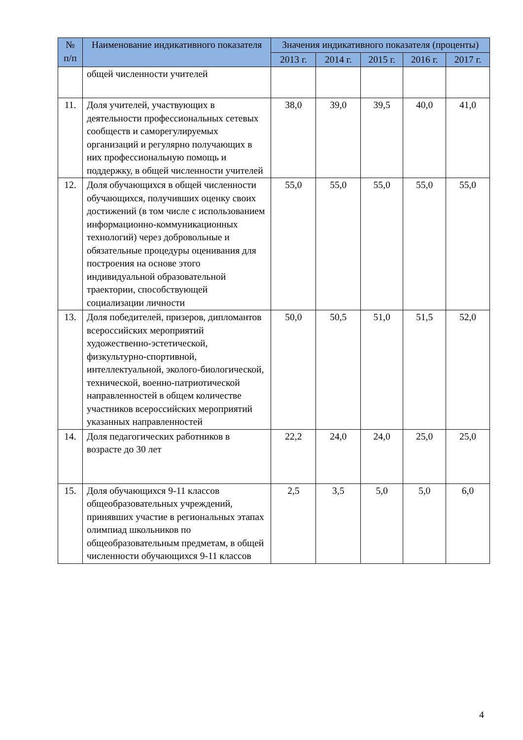| № п/п | Наименование индикативного показателя | Значения индикативного показателя (проценты) | | | | |
| --- | --- | --- | --- | --- | --- | --- |
| | | 2013 г. | 2014 г. | 2015 г. | 2016 г. | 2017 г. |
| | общей численности учителей | | | | | |
| 11. | Доля учителей, участвующих в деятельности профессиональных сетевых сообществ и саморегулируемых организаций и регулярно получающих в них профессиональную помощь и поддержку, в общей численности учителей | 38,0 | 39,0 | 39,5 | 40,0 | 41,0 |
| 12. | Доля обучающихся в общей численности обучающихся, получивших оценку своих достижений (в том числе с использованием информационно-коммуникационных технологий) через добровольные и обязательные процедуры оценивания для построения на основе этого индивидуальной образовательной траектории, способствующей социализации личности | 55,0 | 55,0 | 55,0 | 55,0 | 55,0 |
| 13. | Доля победителей, призеров, дипломантов всероссийских мероприятий художественно-эстетической, физкультурно-спортивной, интеллектуальной, эколого-биологической, технической, военно-патриотической направленностей в общем количестве участников всероссийских мероприятий указанных направленностей | 50,0 | 50,5 | 51,0 | 51,5 | 52,0 |
| 14. | Доля педагогических работников в возрасте до 30 лет | 22,2 | 24,0 | 24,0 | 25,0 | 25,0 |
| 15. | Доля обучающихся 9-11 классов общеобразовательных учреждений, принявших участие в региональных этапах олимпиад школьников по общеобразовательным предметам, в общей численности обучающихся 9-11 классов | 2,5 | 3,5 | 5,0 | 5,0 | 6,0 |
4